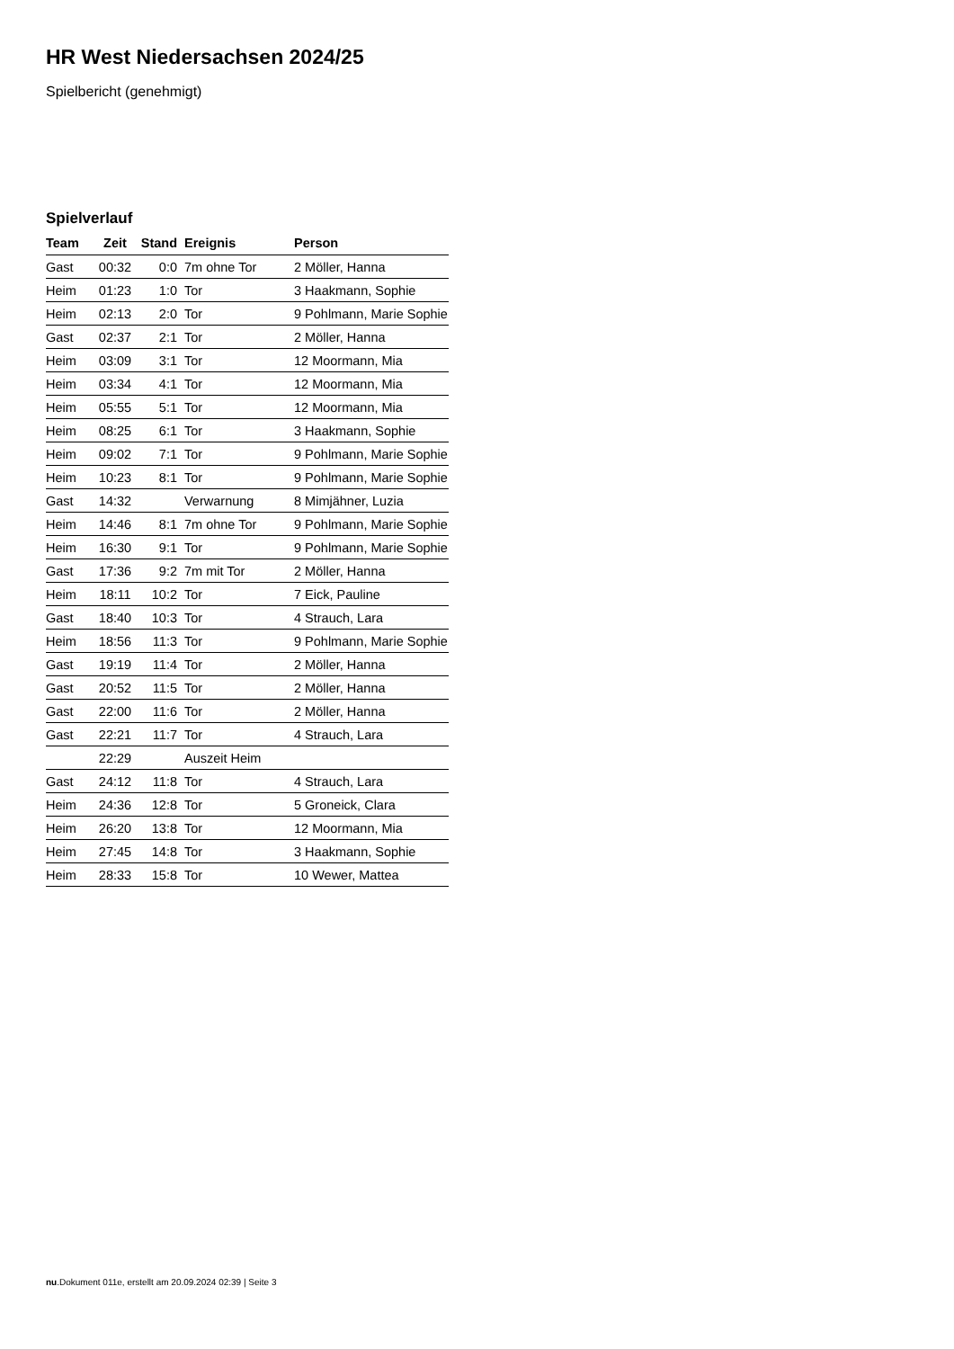HR West Niedersachsen 2024/25
Spielbericht (genehmigt)
Spielverlauf
| Team | Zeit | Stand | Ereignis | Person |
| --- | --- | --- | --- | --- |
| Gast | 00:32 | 0:0 | 7m ohne Tor | 2 Möller, Hanna |
| Heim | 01:23 | 1:0 | Tor | 3 Haakmann, Sophie |
| Heim | 02:13 | 2:0 | Tor | 9 Pohlmann, Marie Sophie |
| Gast | 02:37 | 2:1 | Tor | 2 Möller, Hanna |
| Heim | 03:09 | 3:1 | Tor | 12 Moormann, Mia |
| Heim | 03:34 | 4:1 | Tor | 12 Moormann, Mia |
| Heim | 05:55 | 5:1 | Tor | 12 Moormann, Mia |
| Heim | 08:25 | 6:1 | Tor | 3 Haakmann, Sophie |
| Heim | 09:02 | 7:1 | Tor | 9 Pohlmann, Marie Sophie |
| Heim | 10:23 | 8:1 | Tor | 9 Pohlmann, Marie Sophie |
| Gast | 14:32 | | Verwarnung | 8 Mimjähner, Luzia |
| Heim | 14:46 | 8:1 | 7m ohne Tor | 9 Pohlmann, Marie Sophie |
| Heim | 16:30 | 9:1 | Tor | 9 Pohlmann, Marie Sophie |
| Gast | 17:36 | 9:2 | 7m mit Tor | 2 Möller, Hanna |
| Heim | 18:11 | 10:2 | Tor | 7 Eick, Pauline |
| Gast | 18:40 | 10:3 | Tor | 4 Strauch, Lara |
| Heim | 18:56 | 11:3 | Tor | 9 Pohlmann, Marie Sophie |
| Gast | 19:19 | 11:4 | Tor | 2 Möller, Hanna |
| Gast | 20:52 | 11:5 | Tor | 2 Möller, Hanna |
| Gast | 22:00 | 11:6 | Tor | 2 Möller, Hanna |
| Gast | 22:21 | 11:7 | Tor | 4 Strauch, Lara |
| | 22:29 | | Auszeit Heim | |
| Gast | 24:12 | 11:8 | Tor | 4 Strauch, Lara |
| Heim | 24:36 | 12:8 | Tor | 5 Groneick, Clara |
| Heim | 26:20 | 13:8 | Tor | 12 Moormann, Mia |
| Heim | 27:45 | 14:8 | Tor | 3 Haakmann, Sophie |
| Heim | 28:33 | 15:8 | Tor | 10 Wewer, Mattea |
nu.Dokument 011e, erstellt am 20.09.2024 02:39 | Seite 3